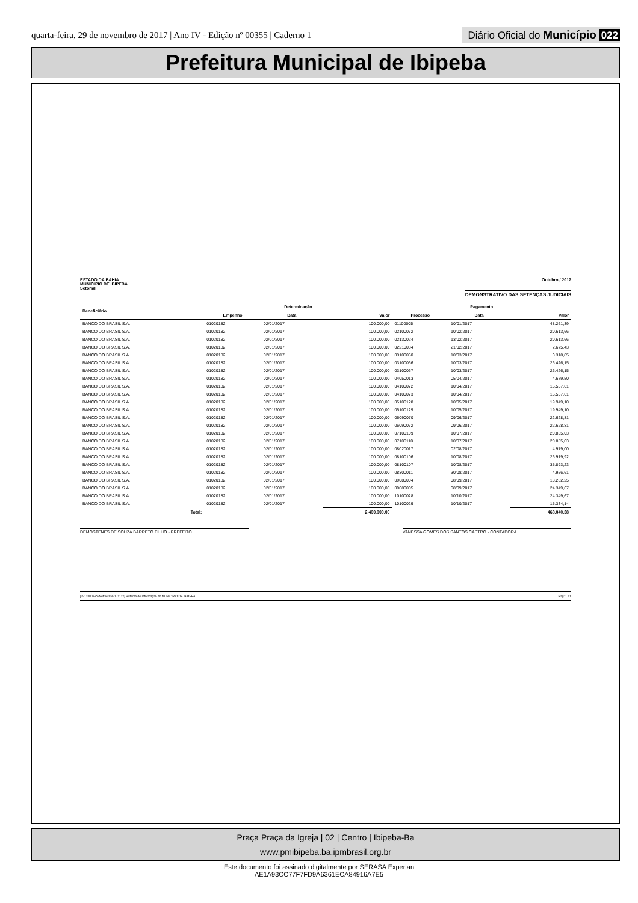quarta-feira, 29 de novembro de 2017 | Ano IV - Edição nº 00355 | Caderno 1
Diário Oficial do Município 022
Prefeitura Municipal de Ibipeba
ESTADO DA BAHIA
MUNICIPIO DE IBIPEBA
Setorial
Outubro / 2017
DEMONSTRATIVO DAS SETENÇAS JUDICIAIS
| Beneficiário | Determinação | | | Pagamento | | |
| --- | --- | --- | --- | --- | --- | --- |
| | Empenho | Data | Valor | Processo | Data | Valor |
| BANCO DO BRASIL S.A. | 01020182 | 02/01/2017 | 100.000,00 | 01100005 | 10/01/2017 | 48.261,39 |
| BANCO DO BRASIL S.A. | 01020182 | 02/01/2017 | 100.000,00 | 02100072 | 10/02/2017 | 20.613,66 |
| BANCO DO BRASIL S.A. | 01020182 | 02/01/2017 | 100.000,00 | 02130024 | 13/02/2017 | 20.613,66 |
| BANCO DO BRASIL S.A. | 01020182 | 02/01/2017 | 100.000,00 | 02210034 | 21/02/2017 | 2.675,43 |
| BANCO DO BRASIL S.A. | 01020182 | 02/01/2017 | 100.000,00 | 03100060 | 10/03/2017 | 3.318,85 |
| BANCO DO BRASIL S.A. | 01020182 | 02/01/2017 | 100.000,00 | 03100066 | 10/03/2017 | 26.426,15 |
| BANCO DO BRASIL S.A. | 01020182 | 02/01/2017 | 100.000,00 | 03100067 | 10/03/2017 | 26.426,15 |
| BANCO DO BRASIL S.A. | 01020182 | 02/01/2017 | 100.000,00 | 04050013 | 05/04/2017 | 4.679,50 |
| BANCO DO BRASIL S.A. | 01020182 | 02/01/2017 | 100.000,00 | 04100072 | 10/04/2017 | 16.557,61 |
| BANCO DO BRASIL S.A. | 01020182 | 02/01/2017 | 100.000,00 | 04100073 | 10/04/2017 | 16.557,61 |
| BANCO DO BRASIL S.A. | 01020182 | 02/01/2017 | 100.000,00 | 05100128 | 10/05/2017 | 19.949,10 |
| BANCO DO BRASIL S.A. | 01020182 | 02/01/2017 | 100.000,00 | 05100129 | 10/05/2017 | 19.949,10 |
| BANCO DO BRASIL S.A. | 01020182 | 02/01/2017 | 100.000,00 | 06090070 | 09/06/2017 | 22.628,81 |
| BANCO DO BRASIL S.A. | 01020182 | 02/01/2017 | 100.000,00 | 06090072 | 09/06/2017 | 22.628,81 |
| BANCO DO BRASIL S.A. | 01020182 | 02/01/2017 | 100.000,00 | 07100109 | 10/07/2017 | 20.855,03 |
| BANCO DO BRASIL S.A. | 01020182 | 02/01/2017 | 100.000,00 | 07100110 | 10/07/2017 | 20.855,03 |
| BANCO DO BRASIL S.A. | 01020182 | 02/01/2017 | 100.000,00 | 08020017 | 02/08/2017 | 4.979,00 |
| BANCO DO BRASIL S.A. | 01020182 | 02/01/2017 | 100.000,00 | 08100106 | 10/08/2017 | 26.919,92 |
| BANCO DO BRASIL S.A. | 01020182 | 02/01/2017 | 100.000,00 | 08100107 | 10/08/2017 | 35.893,23 |
| BANCO DO BRASIL S.A. | 01020182 | 02/01/2017 | 100.000,00 | 08300011 | 30/08/2017 | 4.956,61 |
| BANCO DO BRASIL S.A. | 01020182 | 02/01/2017 | 100.000,00 | 09080004 | 08/09/2017 | 18.262,25 |
| BANCO DO BRASIL S.A. | 01020182 | 02/01/2017 | 100.000,00 | 09080005 | 08/09/2017 | 24.349,67 |
| BANCO DO BRASIL S.A. | 01020182 | 02/01/2017 | 100.000,00 | 10100028 | 10/10/2017 | 24.349,67 |
| BANCO DO BRASIL S.A. | 01020182 | 02/01/2017 | 100.000,00 | 10100029 | 10/10/2017 | 15.334,14 |
| Total: | | | 2.400.000,00 | | | 468.040,38 |
DEMOSTENES DE SOUZA BARRETO FILHO - PREFEITO VANESSA GOMES DOS SANTOS CASTRO - CONTADORA
[2912400:GovNet versão:171127] Sistema de Informação do MUNICIPIO DE IBIPEBA Pag: 1 / 1
Praça Praça da Igreja | 02 | Centro | Ibipeba-Ba
www.pmibipeba.ba.ipmbrasil.org.br
Este documento foi assinado digitalmente por SERASA Experian
AE1A93CC77F7FD9A6361ECA84916A7E5